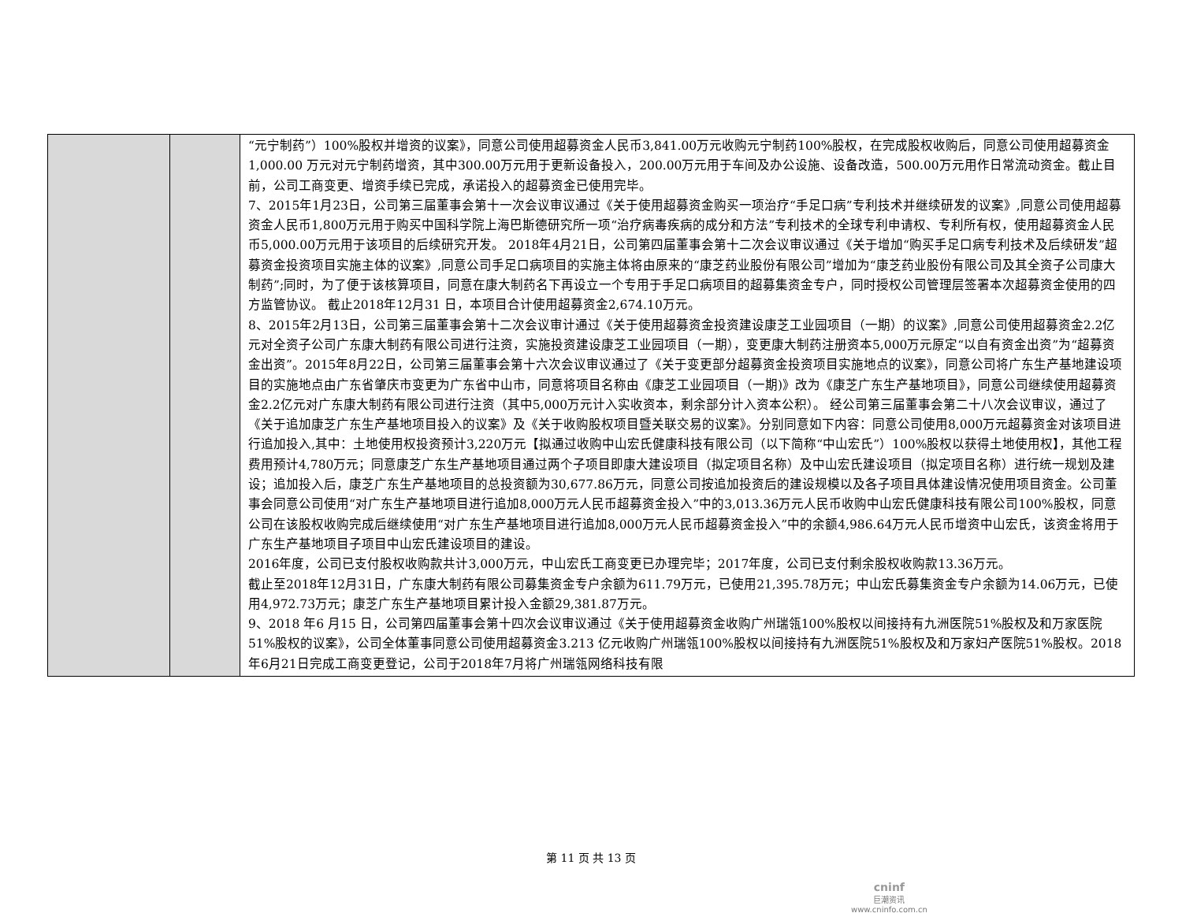| | | “元宁制药”）100%股权并增资的议案》，同意公司使用超募资金人民币3,841.00万元收购元宁制药100%股权，在完成股权收购后，同意公司使用超募资金1,000.00 万元对元宁制药增资，其中300.00万元用于更新设备投入，200.00万元用于车间及办公设施、设备改造，500.00万元用作日常流动资金。截止目前，公司工商变更、增资手续已完成，承诺投入的超募资金已使用完毕。 7、2015年1月23日，公司第三届董事会第十一次会议审议通过《关于使用超募资金购买一项治疗“手足口病”专利技术并继续研发的议案》,同意公司使用超募资金人民币1,800万元用于购买中国科学院上海巴斯德研究所一项“治疗病毒疾病的成分和方法”专利技术的全球专利申请权、专利所有权，使用超募资金人民币5,000.00万元用于该项目的后续研究开发。 2018年4月21日，公司第四届董事会第十二次会议审议通过《关于增加“购买手足口病专利技术及后续研发”超募资金投资项目实施主体的议案》,同意公司手足口病项目的实施主体将由原来的“康芝药业股份有限公司”增加为“康芝药业股份有限公司及其全资子公司康大制药”;同时，为了便于该核算项目，同意在康大制药名下再设立一个专用于手足口病项目的超募集资金专户，同时授权公司管理层签署本次超募资金使用的四方监管协议。 截止2018年12月31 日，本项目合计使用超募资金2,674.10万元。 8、2015年2月13日，公司第三届董事会第十二次会议审计通过《关于使用超募资金投资建设康芝工业园项目（一期）的议案》,同意公司使用超募资金2.2亿元对全资子公司广东康大制药有限公司进行注资，实施投资建设康芝工业园项目（一期），变更康大制药注册资本5,000万元原定“以自有资金出资”为“超募资金出资”。2015年8月22日，公司第三届董事会第十六次会议审议通过了《关于变更部分超募资金投资项目实施地点的议案》，同意公司将广东生产基地建设项目的实施地点由广东省肇庆市变更为广东省中山市，同意将项目名称由《康芝工业园项目（一期)》改为《康芝广东生产基地项目》，同意公司继续使用超募资金2.2亿元对广东康大制药有限公司进行注资（其中5,000万元计入实收资本，剩余部分计入资本公积）。 经公司第三届董事会第二十八次会议审议，通过了《关于追加康芝广东生产基地项目投入的议案》及《关于收购股权项目暨关联交易的议案》。分别同意如下内容：同意公司使用8,000万元超募资金对该项目进行追加投入,其中：土地使用权投资预计3,220万元【拟通过收购中山宏氏健康科技有限公司（以下简称“中山宏氏”）100%股权以获得土地使用权】，其他工程费用预计4,780万元；同意康芝广东生产基地项目通过两个子项目即康大建设项目（拟定项目名称）及中山宏氏建设项目（拟定项目名称）进行统一规划及建设；追加投入后，康芝广东生产基地项目的总投资额为30,677.86万元，同意公司按追加投资后的建设规模以及各子项目具体建设情况使用项目资金。公司董事会同意公司使用“对广东生产基地项目进行追加8,000万元人民币超募资金投入”中的3,013.36万元人民币收购中山宏氏健康科技有限公司100%股权，同意公司在该股权收购完成后继续使用“对广东生产基地项目进行追加8,000万元人民币超募资金投入”中的余额4,986.64万元人民币增资中山宏氏，该资金将用于广东生产基地项目子项目中山宏氏建设项目的建设。 2016年度，公司已支付股权收购款共计3,000万元，中山宏氏工商变更已办理完毕；2017年度，公司已支付剩余股权收购款13.36万元。 截止至2018年12月31日，广东康大制药有限公司募集资金专户余额为611.79万元，已使用21,395.78万元；中山宏氏募集资金专户余额为14.06万元，已使用4,972.73万元；康芝广东生产基地项目累计投入金额29,381.87万元。 9、2018 年6 月15 日，公司第四届董事会第十四次会议审议通过《关于使用超募资金收购广州瑞瓴100%股权以间接持有九洲医院51%股权及和万家医院51%股权的议案》，公司全体董事同意公司使用超募资金3.213 亿元收购广州瑞瓴100%股权以间接持有九洲医院51%股权及和万家妇产医院51%股权。2018年6月21日完成工商变更登记，公司于2018年7月将广州瑞瓴网络科技有限 |
第 11 页 共 13 页
cninf
巨潮资讯
www.cninfo.com.cn